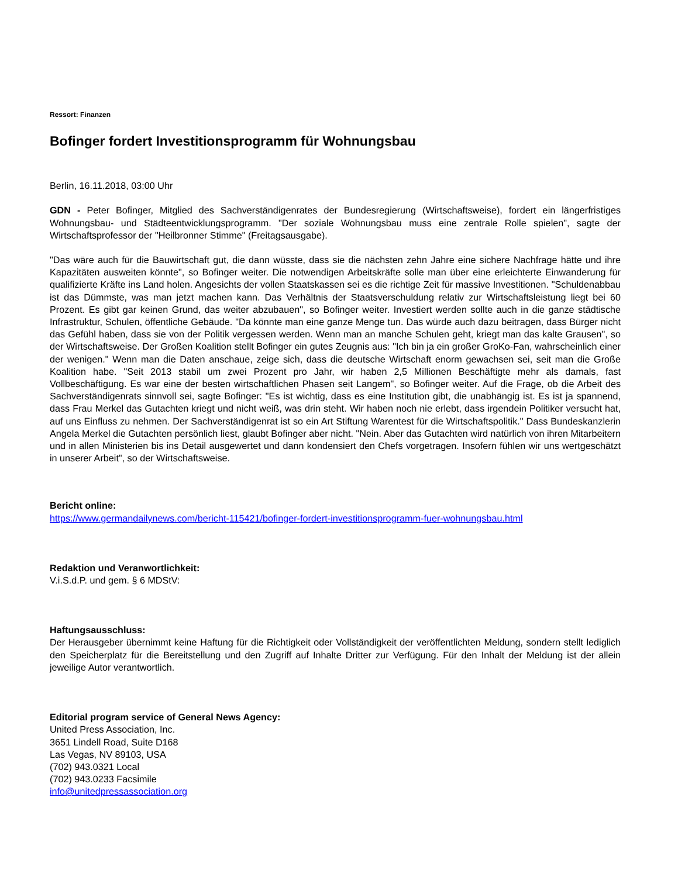Ressort: Finanzen
Bofinger fordert Investitionsprogramm für Wohnungsbau
Berlin, 16.11.2018, 03:00 Uhr
GDN - Peter Bofinger, Mitglied des Sachverständigenrates der Bundesregierung (Wirtschaftsweise), fordert ein längerfristiges Wohnungsbau- und Städteentwicklungsprogramm. "Der soziale Wohnungsbau muss eine zentrale Rolle spielen", sagte der Wirtschaftsprofessor der "Heilbronner Stimme" (Freitagsausgabe).
"Das wäre auch für die Bauwirtschaft gut, die dann wüsste, dass sie die nächsten zehn Jahre eine sichere Nachfrage hätte und ihre Kapazitäten ausweiten könnte", so Bofinger weiter. Die notwendigen Arbeitskräfte solle man über eine erleichterte Einwanderung für qualifizierte Kräfte ins Land holen. Angesichts der vollen Staatskassen sei es die richtige Zeit für massive Investitionen. "Schuldenabbau ist das Dümmste, was man jetzt machen kann. Das Verhältnis der Staatsverschuldung relativ zur Wirtschaftsleistung liegt bei 60 Prozent. Es gibt gar keinen Grund, das weiter abzubauen", so Bofinger weiter. Investiert werden sollte auch in die ganze städtische Infrastruktur, Schulen, öffentliche Gebäude. "Da könnte man eine ganze Menge tun. Das würde auch dazu beitragen, dass Bürger nicht das Gefühl haben, dass sie von der Politik vergessen werden. Wenn man an manche Schulen geht, kriegt man das kalte Grausen", so der Wirtschaftsweise. Der Großen Koalition stellt Bofinger ein gutes Zeugnis aus: "Ich bin ja ein großer GroKo-Fan, wahrscheinlich einer der wenigen." Wenn man die Daten anschaue, zeige sich, dass die deutsche Wirtschaft enorm gewachsen sei, seit man die Große Koalition habe. "Seit 2013 stabil um zwei Prozent pro Jahr, wir haben 2,5 Millionen Beschäftigte mehr als damals, fast Vollbeschäftigung. Es war eine der besten wirtschaftlichen Phasen seit Langem", so Bofinger weiter. Auf die Frage, ob die Arbeit des Sachverständigenrats sinnvoll sei, sagte Bofinger: "Es ist wichtig, dass es eine Institution gibt, die unabhängig ist. Es ist ja spannend, dass Frau Merkel das Gutachten kriegt und nicht weiß, was drin steht. Wir haben noch nie erlebt, dass irgendein Politiker versucht hat, auf uns Einfluss zu nehmen. Der Sachverständigenrat ist so ein Art Stiftung Warentest für die Wirtschaftspolitik." Dass Bundeskanzlerin Angela Merkel die Gutachten persönlich liest, glaubt Bofinger aber nicht. "Nein. Aber das Gutachten wird natürlich von ihren Mitarbeitern und in allen Ministerien bis ins Detail ausgewertet und dann kondensiert den Chefs vorgetragen. Insofern fühlen wir uns wertgeschätzt in unserer Arbeit", so der Wirtschaftsweise.
Bericht online:
https://www.germandailynews.com/bericht-115421/bofinger-fordert-investitionsprogramm-fuer-wohnungsbau.html
Redaktion und Veranwortlichkeit:
V.i.S.d.P. und gem. § 6 MDStV:
Haftungsausschluss:
Der Herausgeber übernimmt keine Haftung für die Richtigkeit oder Vollständigkeit der veröffentlichten Meldung, sondern stellt lediglich den Speicherplatz für die Bereitstellung und den Zugriff auf Inhalte Dritter zur Verfügung. Für den Inhalt der Meldung ist der allein jeweilige Autor verantwortlich.
Editorial program service of General News Agency:
United Press Association, Inc.
3651 Lindell Road, Suite D168
Las Vegas, NV 89103, USA
(702) 943.0321 Local
(702) 943.0233 Facsimile
info@unitedpressassociation.org